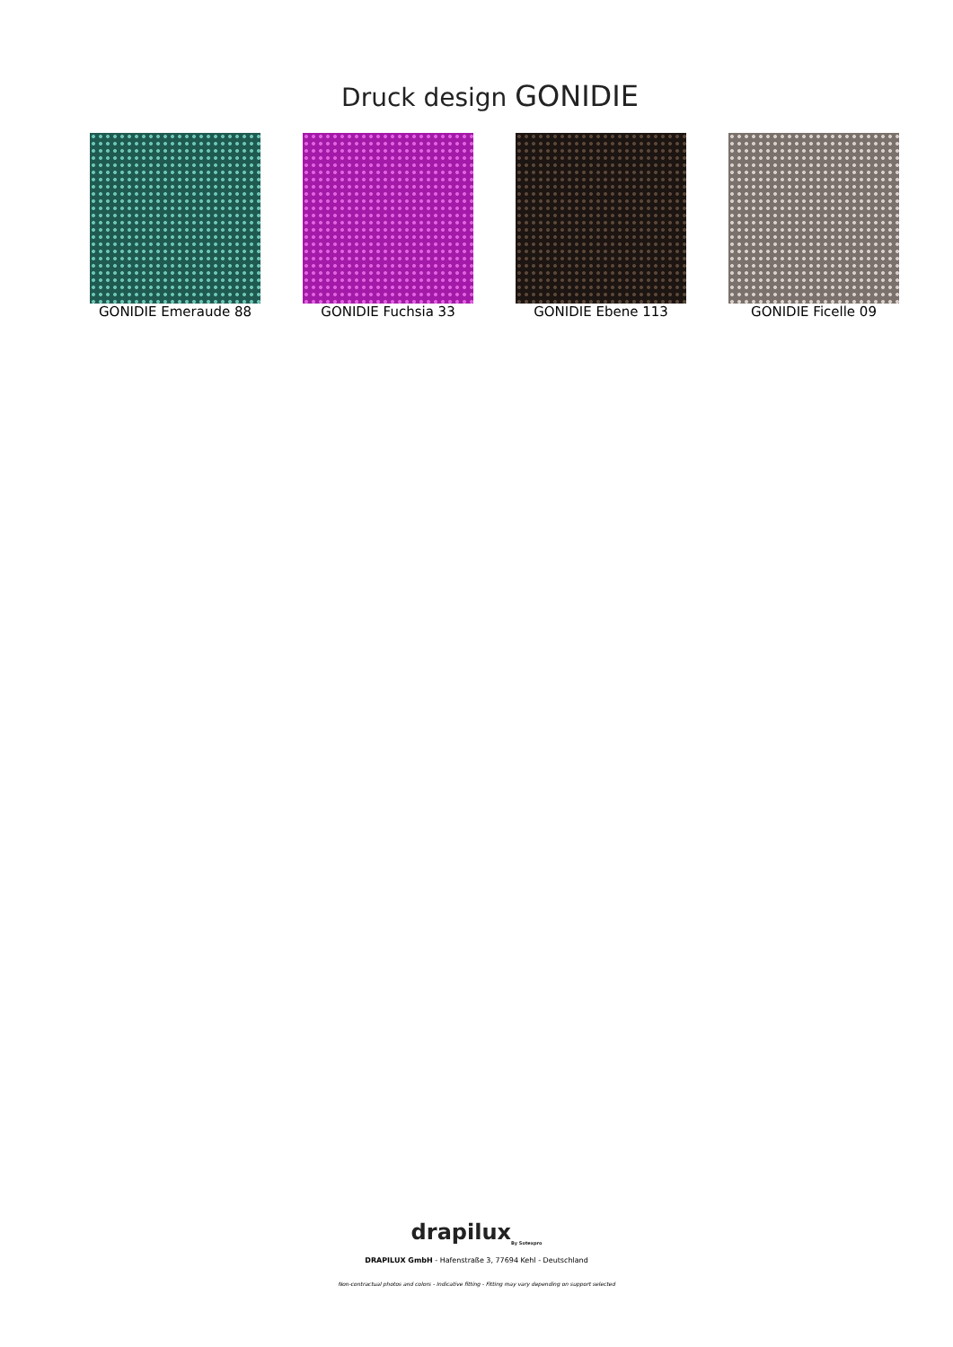Druck design GONIDIE
GONIDIE Emeraude 88 GONIDIE Fuchsia 33 GONIDIE Ebene 113 GONIDIE Ficelle 09
drapilux<sub>By Sotexpro</sub>
DRAPILUX GmbH - Hafenstraße 3, 77694 Kehl - Deutschland
Non-contractual photos and colors - Indicative fitting - Fitting may vary depending on support selected